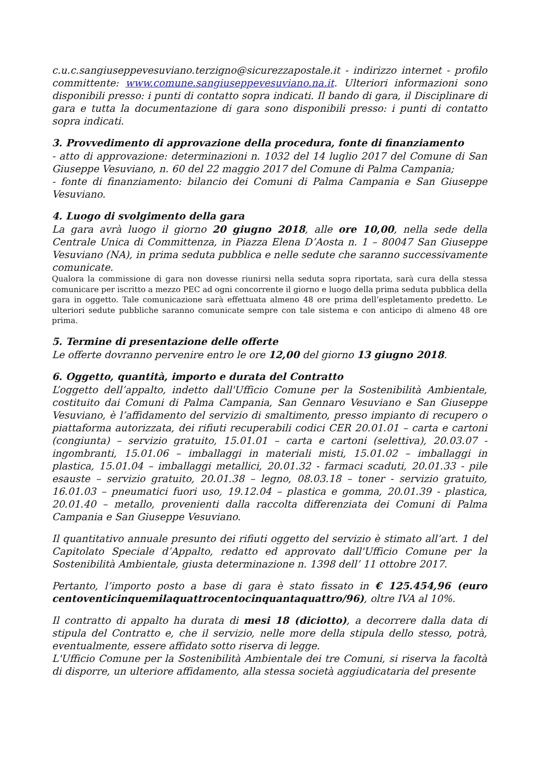c.u.c.sangiuseppevesuviano.terzigno@sicurezzapostale.it - indirizzo internet - profilo committente: www.comune.sangiuseppevesuviano.na.it. Ulteriori informazioni sono disponibili presso: i punti di contatto sopra indicati. Il bando di gara, il Disciplinare di gara e tutta la documentazione di gara sono disponibili presso: i punti di contatto sopra indicati.
3. Provvedimento di approvazione della procedura, fonte di finanziamento
- atto di approvazione: determinazioni n. 1032 del 14 luglio 2017 del Comune di San Giuseppe Vesuviano, n. 60 del 22 maggio 2017 del Comune di Palma Campania;
- fonte di finanziamento: bilancio dei Comuni di Palma Campania e San Giuseppe Vesuviano.
4. Luogo di svolgimento della gara
La gara avrà luogo il giorno 20 giugno 2018, alle ore 10,00, nella sede della Centrale Unica di Committenza, in Piazza Elena D’Aosta n. 1 – 80047 San Giuseppe Vesuviano (NA), in prima seduta pubblica e nelle sedute che saranno successivamente comunicate.
Qualora la commissione di gara non dovesse riunirsi nella seduta sopra riportata, sarà cura della stessa comunicare per iscritto a mezzo PEC ad ogni concorrente il giorno e luogo della prima seduta pubblica della gara in oggetto. Tale comunicazione sarà effettuata almeno 48 ore prima dell’espletamento predetto. Le ulteriori sedute pubbliche saranno comunicate sempre con tale sistema e con anticipo di almeno 48 ore prima.
5. Termine di presentazione delle offerte
Le offerte dovranno pervenire entro le ore 12,00 del giorno 13 giugno 2018.
6. Oggetto, quantità, importo e durata del Contratto
L’oggetto dell’appalto, indetto dall'Ufficio Comune per la Sostenibilità Ambientale, costituito dai Comuni di Palma Campania, San Gennaro Vesuviano e San Giuseppe Vesuviano, è l’affidamento del servizio di smaltimento, presso impianto di recupero o piattaforma autorizzata, dei rifiuti recuperabili codici CER 20.01.01 – carta e cartoni (congiunta) – servizio gratuito, 15.01.01 – carta e cartoni (selettiva), 20.03.07 - ingombranti, 15.01.06 – imballaggi in materiali misti, 15.01.02 – imballaggi in plastica, 15.01.04 – imballaggi metallici, 20.01.32 - farmaci scaduti, 20.01.33 - pile esauste – servizio gratuito, 20.01.38 – legno, 08.03.18 – toner - servizio gratuito, 16.01.03 – pneumatici fuori uso, 19.12.04 – plastica e gomma, 20.01.39 - plastica, 20.01.40 – metallo, provenienti dalla raccolta differenziata dei Comuni di Palma Campania e San Giuseppe Vesuviano.
Il quantitativo annuale presunto dei rifiuti oggetto del servizio è stimato all’art. 1 del Capitolato Speciale d’Appalto, redatto ed approvato dall'Ufficio Comune per la Sostenibilità Ambientale, giusta determinazione n. 1398 dell’ 11 ottobre 2017.
Pertanto, l’importo posto a base di gara è stato fissato in € 125.454,96 (euro centoventicinquemilaquattrocentocinquantaquattro/96), oltre IVA al 10%.
Il contratto di appalto ha durata di mesi 18 (diciotto), a decorrere dalla data di stipula del Contratto e, che il servizio, nelle more della stipula dello stesso, potrà, eventualmente, essere affidato sotto riserva di legge.
L'Ufficio Comune per la Sostenibilità Ambientale dei tre Comuni, si riserva la facoltà di disporre, un ulteriore affidamento, alla stessa società aggiudicataria del presente